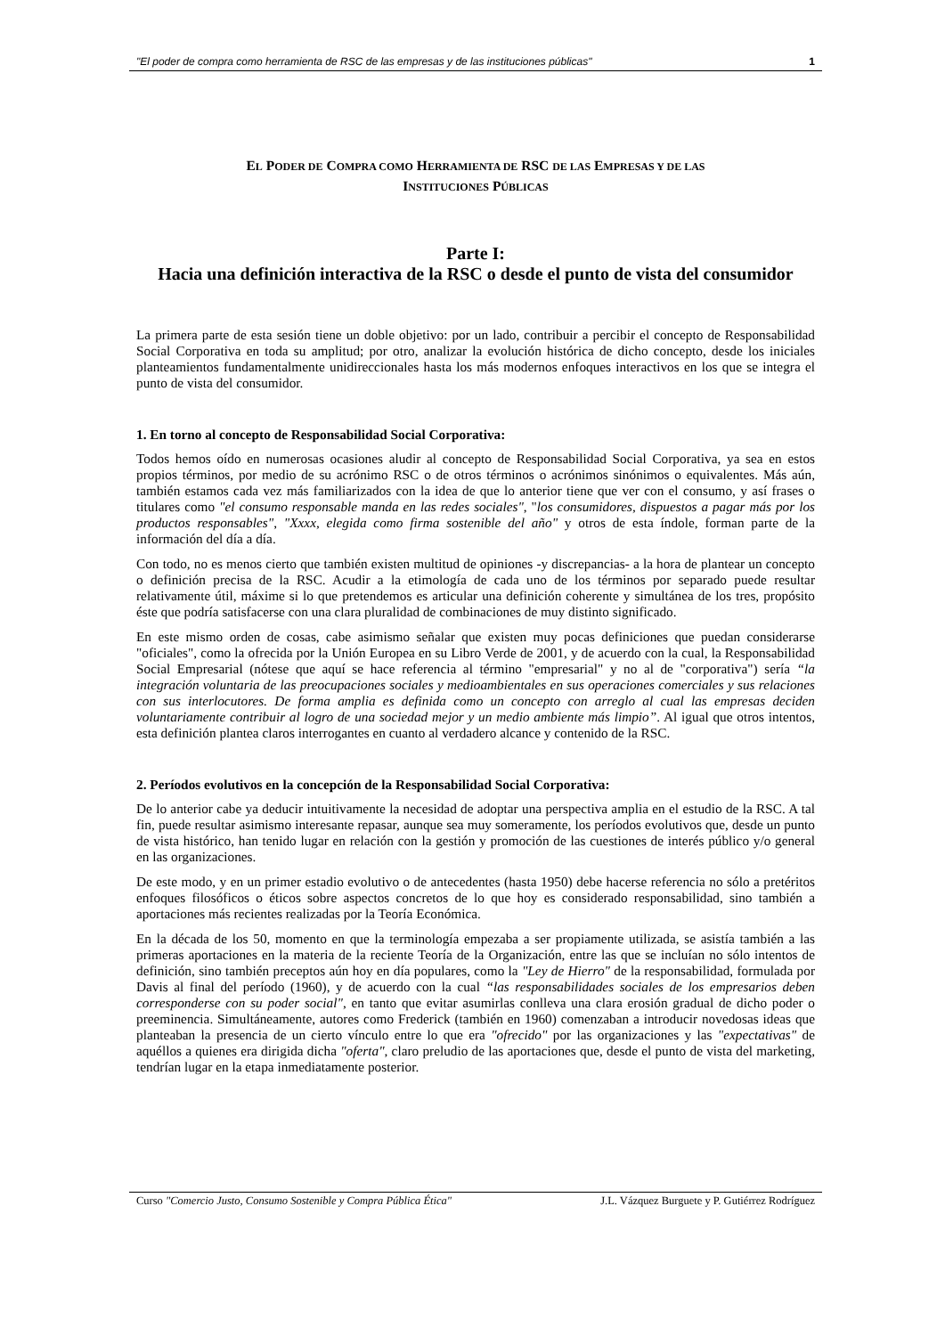"El poder de compra como herramienta de RSC de las empresas y de las instituciones públicas" 1
EL PODER DE COMPRA COMO HERRAMIENTA DE RSC DE LAS EMPRESAS Y DE LAS
INSTITUCIONES PÚBLICAS
Parte I:
Hacia una definición interactiva de la RSC o desde el punto de vista del consumidor
La primera parte de esta sesión tiene un doble objetivo: por un lado, contribuir a percibir el concepto de Responsabilidad Social Corporativa en toda su amplitud; por otro, analizar la evolución histórica de dicho concepto, desde los iniciales planteamientos fundamentalmente unidireccionales hasta los más modernos enfoques interactivos en los que se integra el punto de vista del consumidor.
1. En torno al concepto de Responsabilidad Social Corporativa:
Todos hemos oído en numerosas ocasiones aludir al concepto de Responsabilidad Social Corporativa, ya sea en estos propios términos, por medio de su acrónimo RSC o de otros términos o acrónimos sinónimos o equivalentes. Más aún, también estamos cada vez más familiarizados con la idea de que lo anterior tiene que ver con el consumo, y así frases o titulares como "el consumo responsable manda en las redes sociales", "los consumidores, dispuestos a pagar más por los productos responsables", "Xxxx, elegida como firma sostenible del año" y otros de esta índole, forman parte de la información del día a día.
Con todo, no es menos cierto que también existen multitud de opiniones -y discrepancias- a la hora de plantear un concepto o definición precisa de la RSC. Acudir a la etimología de cada uno de los términos por separado puede resultar relativamente útil, máxime si lo que pretendemos es articular una definición coherente y simultánea de los tres, propósito éste que podría satisfacerse con una clara pluralidad de combinaciones de muy distinto significado.
En este mismo orden de cosas, cabe asimismo señalar que existen muy pocas definiciones que puedan considerarse "oficiales", como la ofrecida por la Unión Europea en su Libro Verde de 2001, y de acuerdo con la cual, la Responsabilidad Social Empresarial (nótese que aquí se hace referencia al término "empresarial" y no al de "corporativa") sería “la integración voluntaria de las preocupaciones sociales y medioambientales en sus operaciones comerciales y sus relaciones con sus interlocutores. De forma amplia es definida como un concepto con arreglo al cual las empresas deciden voluntariamente contribuir al logro de una sociedad mejor y un medio ambiente más limpio”. Al igual que otros intentos, esta definición plantea claros interrogantes en cuanto al verdadero alcance y contenido de la RSC.
2. Períodos evolutivos en la concepción de la Responsabilidad Social Corporativa:
De lo anterior cabe ya deducir intuitivamente la necesidad de adoptar una perspectiva amplia en el estudio de la RSC. A tal fin, puede resultar asimismo interesante repasar, aunque sea muy someramente, los períodos evolutivos que, desde un punto de vista histórico, han tenido lugar en relación con la gestión y promoción de las cuestiones de interés público y/o general en las organizaciones.
De este modo, y en un primer estadio evolutivo o de antecedentes (hasta 1950) debe hacerse referencia no sólo a pretéritos enfoques filosóficos o éticos sobre aspectos concretos de lo que hoy es considerado responsabilidad, sino también a aportaciones más recientes realizadas por la Teoría Económica.
En la década de los 50, momento en que la terminología empezaba a ser propiamente utilizada, se asistía también a las primeras aportaciones en la materia de la reciente Teoría de la Organización, entre las que se incluían no sólo intentos de definición, sino también preceptos aún hoy en día populares, como la "Ley de Hierro" de la responsabilidad, formulada por Davis al final del período (1960), y de acuerdo con la cual “las responsabilidades sociales de los empresarios deben corresponderse con su poder social", en tanto que evitar asumirlas conlleva una clara erosión gradual de dicho poder o preeminencia. Simultáneamente, autores como Frederick (también en 1960) comenzaban a introducir novedosas ideas que planteaban la presencia de un cierto vínculo entre lo que era "ofrecido" por las organizaciones y las "expectativas" de aquéllos a quienes era dirigida dicha "oferta", claro preludio de las aportaciones que, desde el punto de vista del marketing, tendrían lugar en la etapa inmediatamente posterior.
Curso "Comercio Justo, Consumo Sostenible y Compra Pública Ética" J.L. Vázquez Burguete y P. Gutiérrez Rodríguez